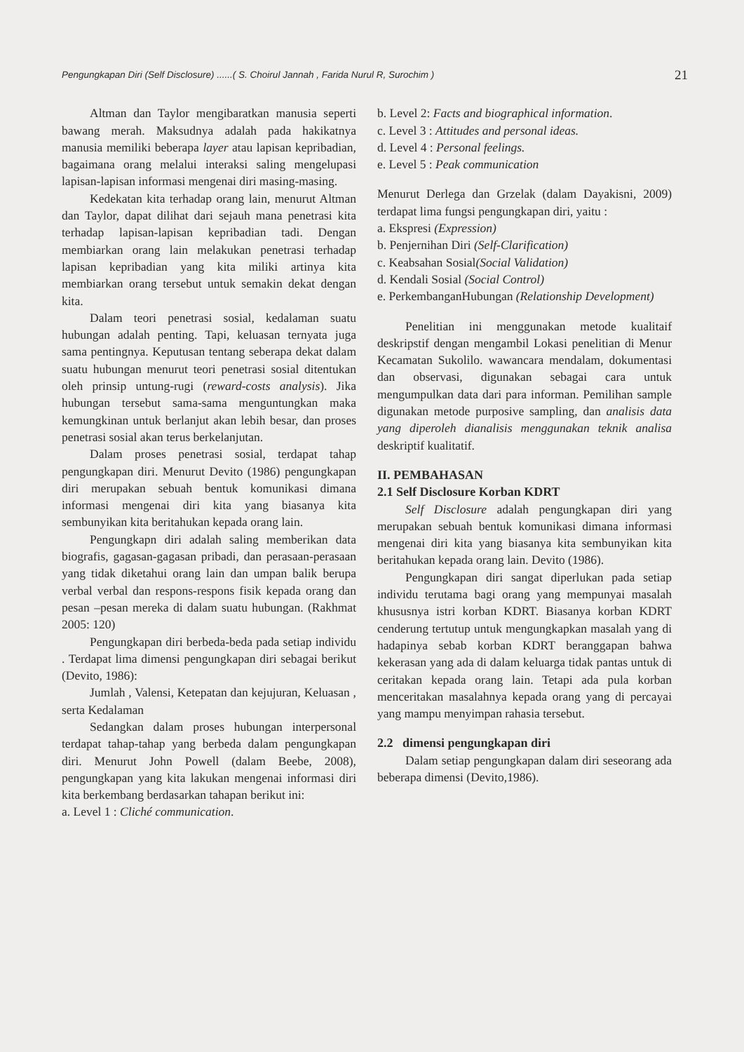Pengungkapan Diri (Self Disclosure) ......( S. Choirul Jannah , Farida Nurul R, Surochim ) 21
Altman dan Taylor mengibaratkan manusia seperti bawang merah. Maksudnya adalah pada hakikatnya manusia memiliki beberapa layer atau lapisan kepribadian, bagaimana orang melalui interaksi saling mengelupasi lapisan-lapisan informasi mengenai diri masing-masing.
Kedekatan kita terhadap orang lain, menurut Altman dan Taylor, dapat dilihat dari sejauh mana penetrasi kita terhadap lapisan-lapisan kepribadian tadi. Dengan membiarkan orang lain melakukan penetrasi terhadap lapisan kepribadian yang kita miliki artinya kita membiarkan orang tersebut untuk semakin dekat dengan kita.
Dalam teori penetrasi sosial, kedalaman suatu hubungan adalah penting. Tapi, keluasan ternyata juga sama pentingnya. Keputusan tentang seberapa dekat dalam suatu hubungan menurut teori penetrasi sosial ditentukan oleh prinsip untung-rugi (reward-costs analysis). Jika hubungan tersebut sama-sama menguntungkan maka kemungkinan untuk berlanjut akan lebih besar, dan proses penetrasi sosial akan terus berkelanjutan.
Dalam proses penetrasi sosial, terdapat tahap pengungkapan diri. Menurut Devito (1986) pengungkapan diri merupakan sebuah bentuk komunikasi dimana informasi mengenai diri kita yang biasanya kita sembunyikan kita beritahukan kepada orang lain.
Pengungkapn diri adalah saling memberikan data biografis, gagasan-gagasan pribadi, dan perasaan-perasaan yang tidak diketahui orang lain dan umpan balik berupa verbal verbal dan respons-respons fisik kepada orang dan pesan –pesan mereka di dalam suatu hubungan. (Rakhmat 2005: 120)
Pengungkapan diri berbeda-beda pada setiap individu . Terdapat lima dimensi pengungkapan diri sebagai berikut (Devito, 1986):
Jumlah , Valensi, Ketepatan dan kejujuran, Keluasan , serta Kedalaman
Sedangkan dalam proses hubungan interpersonal terdapat tahap-tahap yang berbeda dalam pengungkapan diri. Menurut John Powell (dalam Beebe, 2008), pengungkapan yang kita lakukan mengenai informasi diri kita berkembang berdasarkan tahapan berikut ini:
a. Level 1 : Cliché communication.
b. Level 2: Facts and biographical information.
c. Level 3 : Attitudes and personal ideas.
d. Level 4 : Personal feelings.
e. Level 5 : Peak communication
Menurut Derlega dan Grzelak (dalam Dayakisni, 2009) terdapat lima fungsi pengungkapan diri, yaitu :
a. Ekspresi (Expression)
b. Penjernihan Diri (Self-Clarification)
c. Keabsahan Sosial(Social Validation)
d. Kendali Sosial (Social Control)
e. PerkembanganHubungan (Relationship Development)
Penelitian ini menggunakan metode kualitaif deskripstif dengan mengambil Lokasi penelitian di Menur Kecamatan Sukolilo. wawancara mendalam, dokumentasi dan observasi, digunakan sebagai cara untuk mengumpulkan data dari para informan. Pemilihan sample digunakan metode purposive sampling, dan analisis data yang diperoleh dianalisis menggunakan teknik analisa deskriptif kualitatif.
II. PEMBAHASAN
2.1 Self Disclosure Korban KDRT
Self Disclosure adalah pengungkapan diri yang merupakan sebuah bentuk komunikasi dimana informasi mengenai diri kita yang biasanya kita sembunyikan kita beritahukan kepada orang lain. Devito (1986).
Pengungkapan diri sangat diperlukan pada setiap individu terutama bagi orang yang mempunyai masalah khususnya istri korban KDRT. Biasanya korban KDRT cenderung tertutup untuk mengungkapkan masalah yang di hadapinya sebab korban KDRT beranggapan bahwa kekerasan yang ada di dalam keluarga tidak pantas untuk di ceritakan kepada orang lain. Tetapi ada pula korban menceritakan masalahnya kepada orang yang di percayai yang mampu menyimpan rahasia tersebut.
2.2 dimensi pengungkapan diri
Dalam setiap pengungkapan dalam diri seseorang ada beberapa dimensi (Devito,1986).